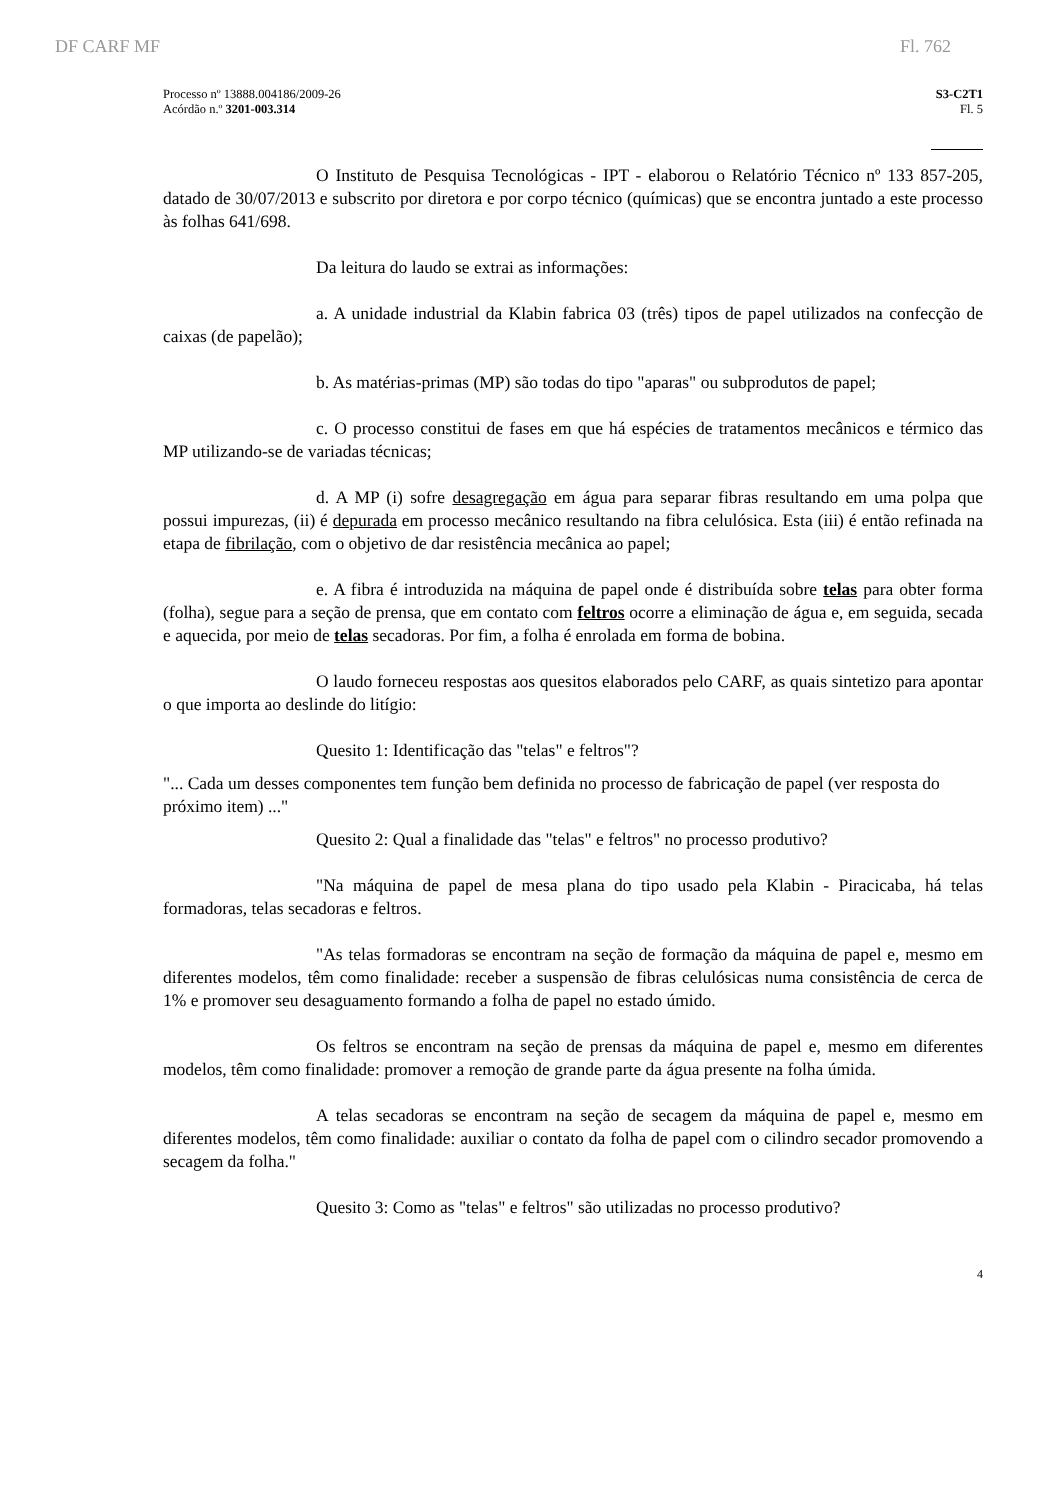DF CARF MF Fl. 762
Processo nº 13888.004186/2009-26
Acórdão n.º 3201-003.314
S3-C2T1
Fl. 5
O Instituto de Pesquisa Tecnológicas - IPT - elaborou o Relatório Técnico nº 133 857-205, datado de 30/07/2013 e subscrito por diretora e por corpo técnico (químicas) que se encontra juntado a este processo às folhas 641/698.
Da leitura do laudo se extrai as informações:
a. A unidade industrial da Klabin fabrica 03 (três) tipos de papel utilizados na confecção de caixas (de papelão);
b. As matérias-primas (MP) são todas do tipo "aparas" ou subprodutos de papel;
c. O processo constitui de fases em que há espécies de tratamentos mecânicos e térmico das MP utilizando-se de variadas técnicas;
d. A MP (i) sofre desagregação em água para separar fibras resultando em uma polpa que possui impurezas, (ii) é depurada em processo mecânico resultando na fibra celulósica. Esta (iii) é então refinada na etapa de fibrilação, com o objetivo de dar resistência mecânica ao papel;
e. A fibra é introduzida na máquina de papel onde é distribuída sobre telas para obter forma (folha), segue para a seção de prensa, que em contato com feltros ocorre a eliminação de água e, em seguida, secada e aquecida, por meio de telas secadoras. Por fim, a folha é enrolada em forma de bobina.
O laudo forneceu respostas aos quesitos elaborados pelo CARF, as quais sintetizo para apontar o que importa ao deslinde do litígio:
Quesito 1: Identificação das "telas" e feltros"?
"... Cada um desses componentes tem função bem definida no processo de fabricação de papel (ver resposta do próximo item) ..."
Quesito 2: Qual a finalidade das "telas" e feltros" no processo produtivo?
"Na máquina de papel de mesa plana do tipo usado pela Klabin - Piracicaba, há telas formadoras, telas secadoras e feltros.
"As telas formadoras se encontram na seção de formação da máquina de papel e, mesmo em diferentes modelos, têm como finalidade: receber a suspensão de fibras celulósicas numa consistência de cerca de 1% e promover seu desaguamento formando a folha de papel no estado úmido.
Os feltros se encontram na seção de prensas da máquina de papel e, mesmo em diferentes modelos, têm como finalidade: promover a remoção de grande parte da água presente na folha úmida.
A telas secadoras se encontram na seção de secagem da máquina de papel e, mesmo em diferentes modelos, têm como finalidade: auxiliar o contato da folha de papel com o cilindro secador promovendo a secagem da folha."
Quesito 3: Como as "telas" e feltros" são utilizadas no processo produtivo?
4